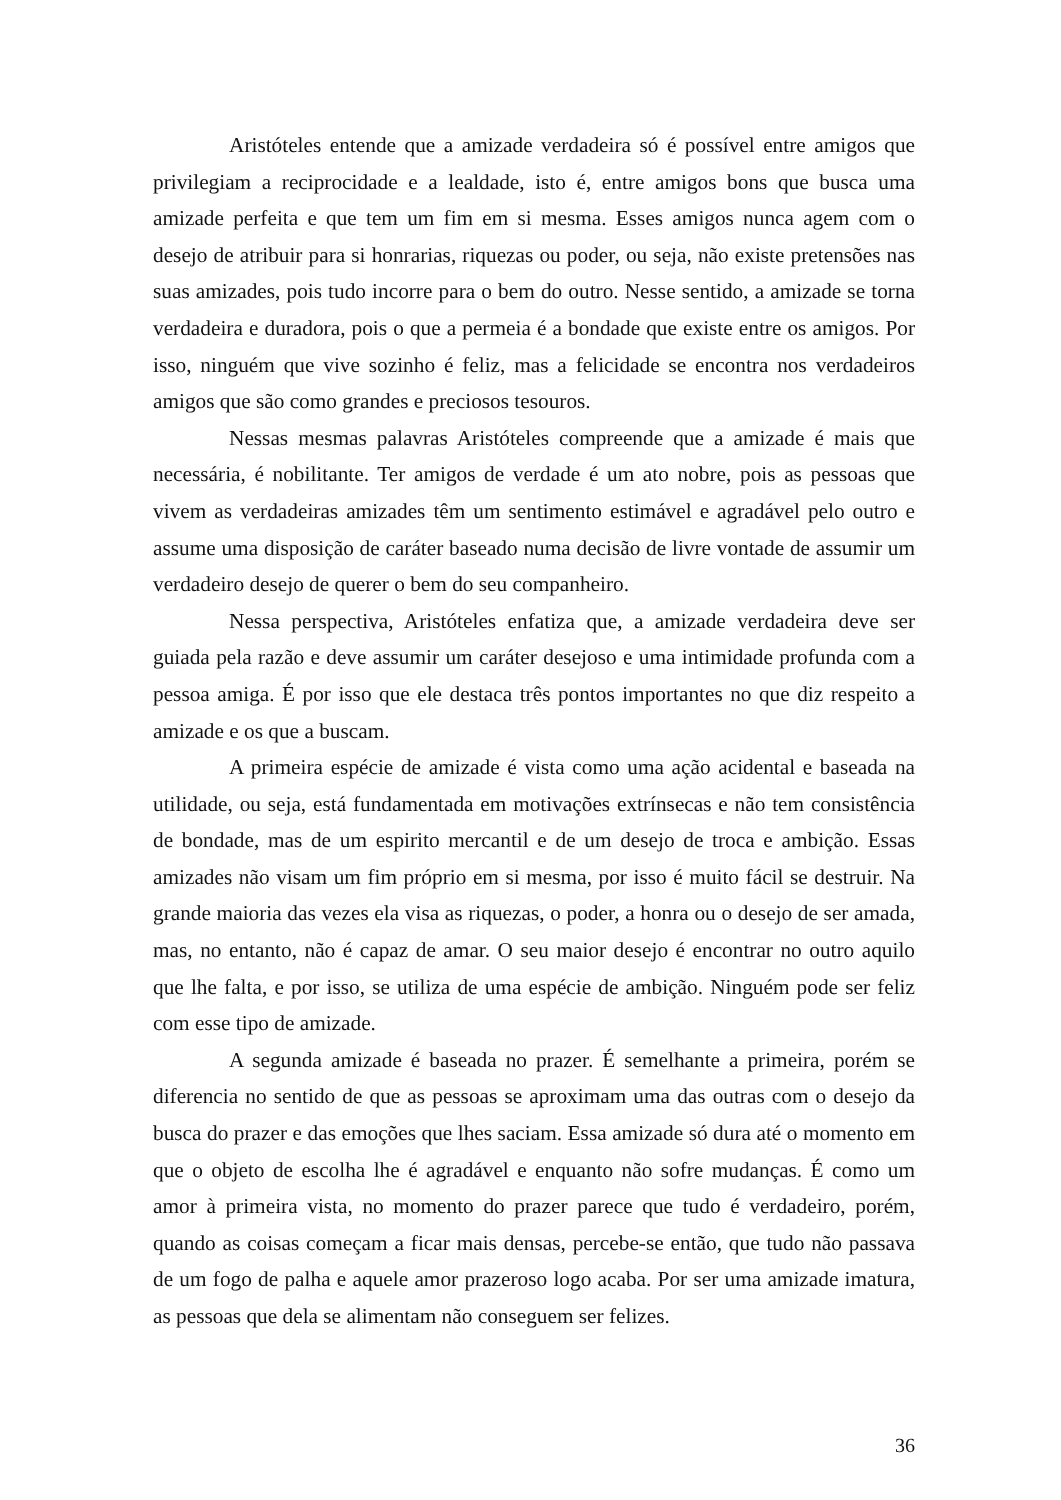Aristóteles entende que a amizade verdadeira só é possível entre amigos que privilegiam a reciprocidade e a lealdade, isto é, entre amigos bons que busca uma amizade perfeita e que tem um fim em si mesma. Esses amigos nunca agem com o desejo de atribuir para si honrarias, riquezas ou poder, ou seja, não existe pretensões nas suas amizades, pois tudo incorre para o bem do outro. Nesse sentido, a amizade se torna verdadeira e duradora, pois o que a permeia é a bondade que existe entre os amigos. Por isso, ninguém que vive sozinho é feliz, mas a felicidade se encontra nos verdadeiros amigos que são como grandes e preciosos tesouros.
Nessas mesmas palavras Aristóteles compreende que a amizade é mais que necessária, é nobilitante. Ter amigos de verdade é um ato nobre, pois as pessoas que vivem as verdadeiras amizades têm um sentimento estimável e agradável pelo outro e assume uma disposição de caráter baseado numa decisão de livre vontade de assumir um verdadeiro desejo de querer o bem do seu companheiro.
Nessa perspectiva, Aristóteles enfatiza que, a amizade verdadeira deve ser guiada pela razão e deve assumir um caráter desejoso e uma intimidade profunda com a pessoa amiga. É por isso que ele destaca três pontos importantes no que diz respeito a amizade e os que a buscam.
A primeira espécie de amizade é vista como uma ação acidental e baseada na utilidade, ou seja, está fundamentada em motivações extrínsecas e não tem consistência de bondade, mas de um espirito mercantil e de um desejo de troca e ambição. Essas amizades não visam um fim próprio em si mesma, por isso é muito fácil se destruir. Na grande maioria das vezes ela visa as riquezas, o poder, a honra ou o desejo de ser amada, mas, no entanto, não é capaz de amar. O seu maior desejo é encontrar no outro aquilo que lhe falta, e por isso, se utiliza de uma espécie de ambição. Ninguém pode ser feliz com esse tipo de amizade.
A segunda amizade é baseada no prazer. É semelhante a primeira, porém se diferencia no sentido de que as pessoas se aproximam uma das outras com o desejo da busca do prazer e das emoções que lhes saciam. Essa amizade só dura até o momento em que o objeto de escolha lhe é agradável e enquanto não sofre mudanças. É como um amor à primeira vista, no momento do prazer parece que tudo é verdadeiro, porém, quando as coisas começam a ficar mais densas, percebe-se então, que tudo não passava de um fogo de palha e aquele amor prazeroso logo acaba. Por ser uma amizade imatura, as pessoas que dela se alimentam não conseguem ser felizes.
36